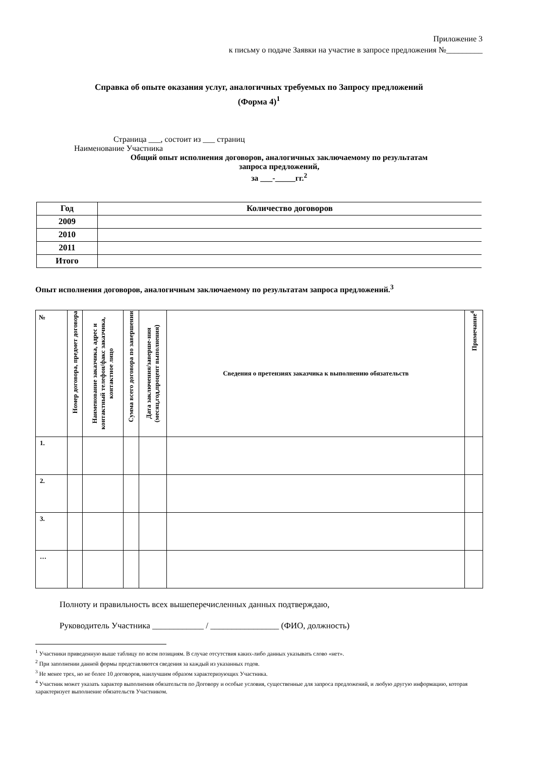Приложение 3
к письму о подаче Заявки на участие в запросе предложения №_________
Справка об опыте оказания услуг, аналогичных требуемых по Запросу предложений
(Форма 4)<sup>1</sup>
Страница ___, состоит из ___ страниц
Наименование Участника
Общий опыт исполнения договоров, аналогичных заключаемому по результатам
запроса предложений,
за ___-_____гг.<sup>2</sup>
| Год | Количество договоров |
| --- | --- |
| 2009 | |
| 2010 | |
| 2011 | |
| Итого | |
Опыт исполнения договоров, аналогичным заключаемому по результатам запроса предложений.<sup>3</sup>
| № | Номер договора, предмет договора | Наименование заказчика, адрес и контактный телефон/факс заказчика, контактное лицо | Сумма всего договора по завершении | Дата заключения/заверше-ния (месяц,год,процент выполнения) | Сведения о претензиях заказчика к выполнению обязательств | Примечание<sup>4</sup> |
| --- | --- | --- | --- | --- | --- | --- |
| 1. | | | | | | |
| 2. | | | | | | |
| 3. | | | | | | |
| … | | | | | | |
Полноту и правильность всех вышеперечисленных данных подтверждаю,
Руководитель Участника ____________ / ________________ (ФИО, должность)
<sup>1</sup> Участники приведенную выше таблицу по всем позициям. В случае отсутствия каких-либо данных указывать слово «нет».
<sup>2</sup> При заполнении данной формы представляются сведения за каждый из указанных годов.
<sup>3</sup> Не менее трех, но не более 10 договоров, наилучшим образом характеризующих Участника.
<sup>4</sup> Участник может указать характер выполнения обязательств по Договору и особые условия, существенные для запроса предложений, и любую другую информацию, которая характеризует выполнение обязательств Участником.